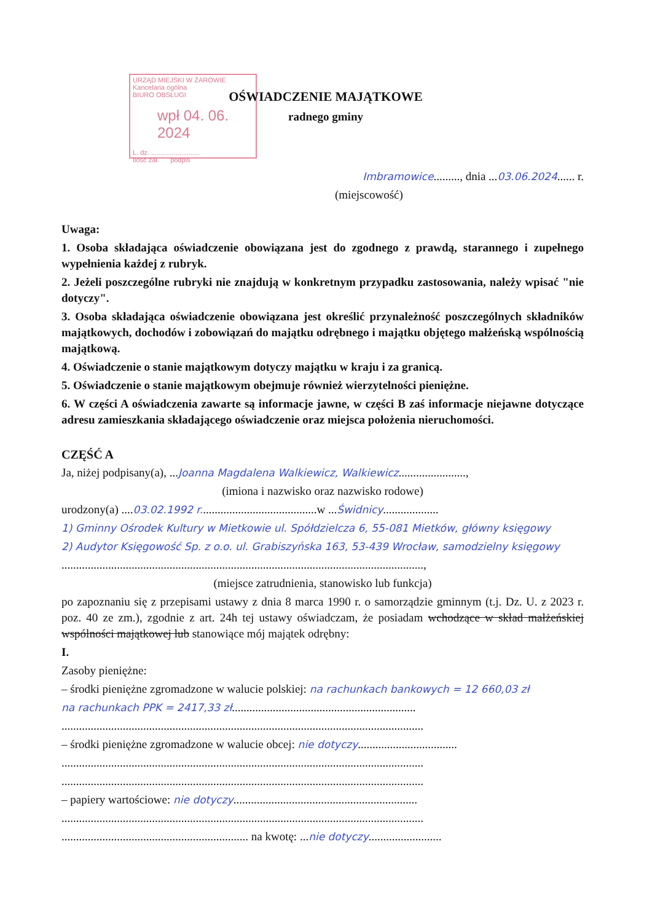URZĄD MIEJSKI W ŻAROWIE
Kancelaria ogólna
BIURO OBSŁUGI
wpł 04. 06. 2024
L. dz. ..........................
Ilość zał. podpis
OŚWIADCZENIE MAJĄTKOWE
radnego gminy
Imbramowice........., dnia ...03.06.2024...... r.
(miejscowość)
Uwaga:
1. Osoba składająca oświadczenie obowiązana jest do zgodnego z prawdą, starannego i zupełnego wypełnienia każdej z rubryk.
2. Jeżeli poszczególne rubryki nie znajdują w konkretnym przypadku zastosowania, należy wpisać "nie dotyczy".
3. Osoba składająca oświadczenie obowiązana jest określić przynależność poszczególnych składników majątkowych, dochodów i zobowiązań do majątku odrębnego i majątku objętego małżeńską wspólnością majątkową.
4. Oświadczenie o stanie majątkowym dotyczy majątku w kraju i za granicą.
5. Oświadczenie o stanie majątkowym obejmuje również wierzytelności pieniężne.
6. W części A oświadczenia zawarte są informacje jawne, w części B zaś informacje niejawne dotyczące adresu zamieszkania składającego oświadczenie oraz miejsca położenia nieruchomości.
CZĘŚĆ A
Ja, niżej podpisany(a), ...Joanna Magdalena Walkiewicz, Walkiewicz.......................,
(imiona i nazwisko oraz nazwisko rodowe)
urodzony(a) ....03.02.1992 r........................................w ...Świdnicy...................
1) Gminny Ośrodek Kultury w Mietkowie ul. Spółdzielcza 6, 55-081 Mietków, główny księgowy
2) Audytor Księgowość Sp. z o.o. ul. Grabiszyńska 163, 53-439 Wrocław, samodzielny księgowy
............................................................................................................................,
(miejsce zatrudnienia, stanowisko lub funkcja)
po zapoznaniu się z przepisami ustawy z dnia 8 marca 1990 r. o samorządzie gminnym (t.j. Dz. U. z 2023 r. poz. 40 ze zm.), zgodnie z art. 24h tej ustawy oświadczam, że posiadam wchodzące w skład małżeńskiej wspólności majątkowej lub stanowiące mój majątek odrębny:
I.
Zasoby pieniężne:
– środki pieniężne zgromadzone w walucie polskiej: na rachunkach bankowych = 12 660,03 zł
na rachunkach PPK = 2417,33 zł...............................................................
............................................................................................................................
– środki pieniężne zgromadzone w walucie obcej: nie dotyczy..................................
............................................................................................................................
............................................................................................................................
– papiery wartościowe: nie dotyczy...............................................................
............................................................................................................................
................................................................ na kwotę: ...nie dotyczy.........................